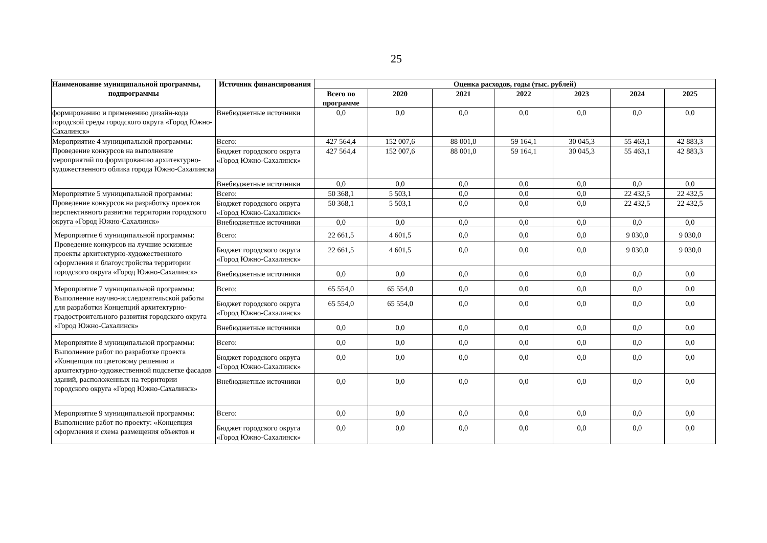25
| Наименование муниципальной программы, подпрограммы | Источник финансирования | Оценка расходов, годы (тыс. рублей) | | | | | | |
| --- | --- | --- | --- | --- | --- | --- | --- | --- |
| | | Всего по программе | 2020 | 2021 | 2022 | 2023 | 2024 | 2025 |
| формированию и применению дизайн-кода городской среды городского округа «Город Южно-Сахалинск» | Внебюджетные источники | 0,0 | 0,0 | 0,0 | 0,0 | 0,0 | 0,0 | 0,0 |
| Мероприятие 4 муниципальной программы: Проведение конкурсов на выполнение мероприятий по формированию архитектурно-художественного облика города Южно-Сахалинска | Всего: | 427 564,4 | 152 007,6 | 88 001,0 | 59 164,1 | 30 045,3 | 55 463,1 | 42 883,3 |
| | Бюджет городского округа «Город Южно-Сахалинск» | 427 564,4 | 152 007,6 | 88 001,0 | 59 164,1 | 30 045,3 | 55 463,1 | 42 883,3 |
| | Внебюджетные источники | 0,0 | 0,0 | 0,0 | 0,0 | 0,0 | 0,0 | 0,0 |
| Мероприятие 5 муниципальной программы: Проведение конкурсов на разработку проектов перспективного развития территории городского округа «Город Южно-Сахалинск» | Всего: | 50 368,1 | 5 503,1 | 0,0 | 0,0 | 0,0 | 22 432,5 | 22 432,5 |
| | Бюджет городского округа «Город Южно-Сахалинск» | 50 368,1 | 5 503,1 | 0,0 | 0,0 | 0,0 | 22 432,5 | 22 432,5 |
| | Внебюджетные источники | 0,0 | 0,0 | 0,0 | 0,0 | 0,0 | 0,0 | 0,0 |
| Мероприятие 6 муниципальной программы: Проведение конкурсов на лучшие эскизные проекты архитектурно-художественного оформления и благоустройства территории городского округа «Город Южно-Сахалинск» | Всего: | 22 661,5 | 4 601,5 | 0,0 | 0,0 | 0,0 | 9 030,0 | 9 030,0 |
| | Бюджет городского округа «Город Южно-Сахалинск» | 22 661,5 | 4 601,5 | 0,0 | 0,0 | 0,0 | 9 030,0 | 9 030,0 |
| | Внебюджетные источники | 0,0 | 0,0 | 0,0 | 0,0 | 0,0 | 0,0 | 0,0 |
| Мероприятие 7 муниципальной программы: Выполнение научно-исследовательской работы для разработки Концепций архитектурно-градостроительного развития городского округа «Город Южно-Сахалинск» | Всего: | 65 554,0 | 65 554,0 | 0,0 | 0,0 | 0,0 | 0,0 | 0,0 |
| | Бюджет городского округа «Город Южно-Сахалинск» | 65 554,0 | 65 554,0 | 0,0 | 0,0 | 0,0 | 0,0 | 0,0 |
| | Внебюджетные источники | 0,0 | 0,0 | 0,0 | 0,0 | 0,0 | 0,0 | 0,0 |
| Мероприятие 8 муниципальной программы: Выполнение работ по разработке проекта «Концепция по цветовому решению и архитектурно-художественной подсветке фасадов зданий, расположенных на территории городского округа «Город Южно-Сахалинск» | Всего: | 0,0 | 0,0 | 0,0 | 0,0 | 0,0 | 0,0 | 0,0 |
| | Бюджет городского округа «Город Южно-Сахалинск» | 0,0 | 0,0 | 0,0 | 0,0 | 0,0 | 0,0 | 0,0 |
| | Внебюджетные источники | 0,0 | 0,0 | 0,0 | 0,0 | 0,0 | 0,0 | 0,0 |
| Мероприятие 9 муниципальной программы: Выполнение работ по проекту: «Концепция оформления и схема размещения объектов и | Всего: | 0,0 | 0,0 | 0,0 | 0,0 | 0,0 | 0,0 | 0,0 |
| | Бюджет городского округа «Город Южно-Сахалинск» | 0,0 | 0,0 | 0,0 | 0,0 | 0,0 | 0,0 | 0,0 |